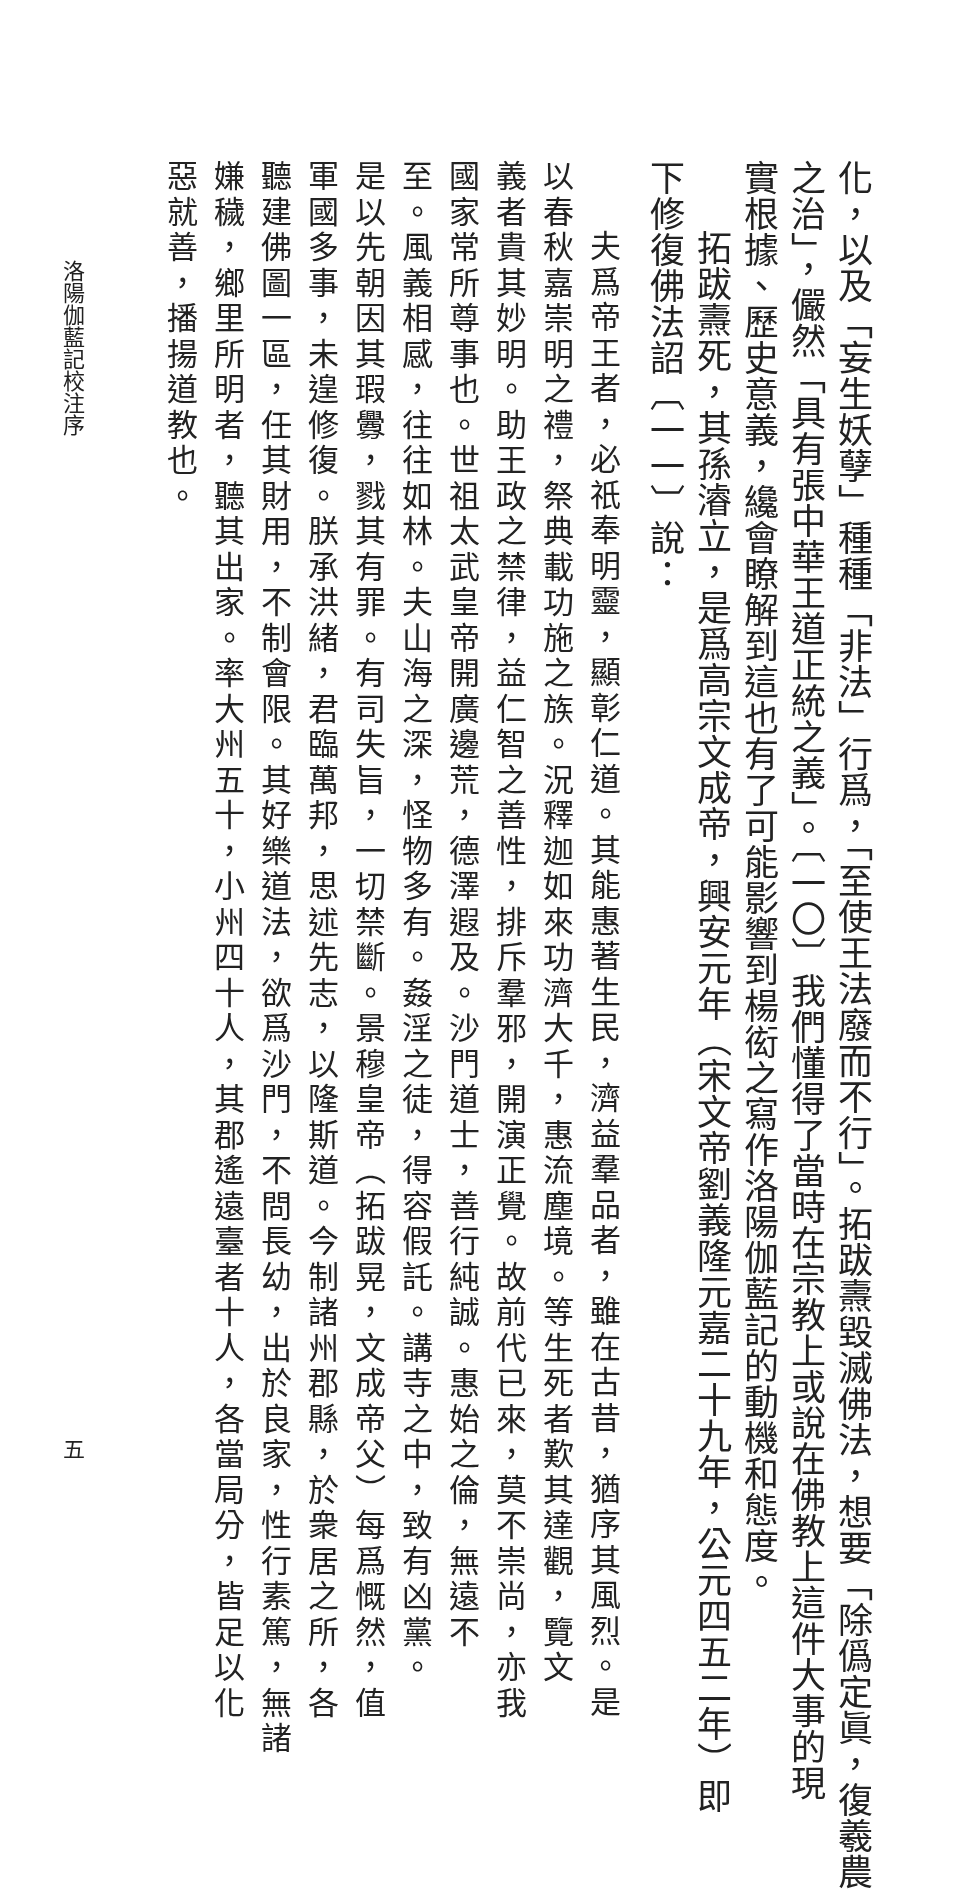化，以及「妄生妖孽」種種「非法」行爲，「至使王法廢而不行」。拓跋燾毀滅佛法，想要「除僞定眞，復羲農
之治」，儼然「具有張中華王道正統之義」。〔一〇〕我們懂得了當時在宗教上或說在佛教上這件大事的現
實根據、歷史意義，纔會瞭解到這也有了可能影響到楊衒之寫作洛陽伽藍記的動機和態度。
拓跋燾死，其孫濬立，是爲高宗文成帝，興安元年（宋文帝劉義隆元嘉二十九年，公元四五二年）即
下修復佛法詔〔一一〕說：
夫爲帝王者，必祇奉明靈，顯彰仁道。其能惠著生民，濟益羣品者，雖在古昔，猶序其風烈。是
以春秋嘉崇明之禮，祭典載功施之族。況釋迦如來功濟大千，惠流塵境。等生死者歎其達觀，覽文
義者貴其妙明。助王政之禁律，益仁智之善性，排斥羣邪，開演正覺。故前代已來，莫不崇尚，亦我
國家常所尊事也。世祖太武皇帝開廣邊荒，德澤遐及。沙門道士，善行純誠。惠始之倫，無遠不
至。風義相感，往往如林。夫山海之深，怪物多有。姦淫之徒，得容假託。講寺之中，致有凶黨。
是以先朝因其瑕釁，戮其有罪。有司失旨，一切禁斷。景穆皇帝（拓跋晃，文成帝父）每爲慨然，值
軍國多事，未遑修復。朕承洪緒，君臨萬邦，思述先志，以隆斯道。今制諸州郡縣，於衆居之所，各
聽建佛圖一區，任其財用，不制會限。其好樂道法，欲爲沙門，不問長幼，出於良家，性行素篤，無諸
嫌穢，鄉里所明者，聽其出家。率大州五十，小州四十人，其郡遙遠臺者十人，各當局分，皆足以化
惡就善，播揚道教也。
洛陽伽藍記校注序 五